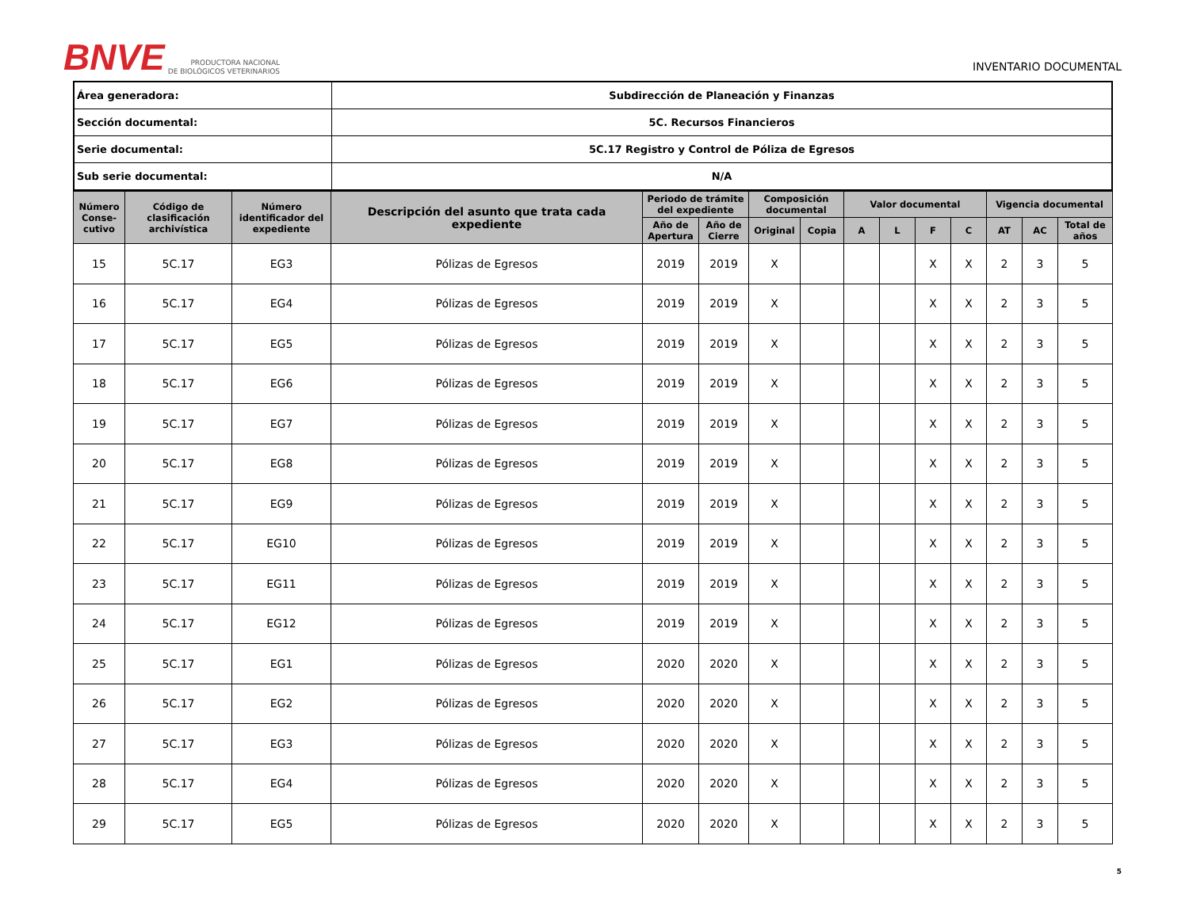BNVE
PRODUCTORA NACIONAL
DE BIOLÓGICOS VETERINARIOS
INVENTARIO DOCUMENTAL
| Área generadora: | Subdirección de Planeación y Finanzas |
| Sección documental: | 5C. Recursos Financieros |
| Serie documental: | 5C.17 Registro y Control de Póliza de Egresos |
| Sub serie documental: | N/A |
| Número Conse-cutivo | Código de clasificación archivística | Número identificador del expediente | Descripción del asunto que trata cada expediente | Periodo de trámite del expediente | | Composición documental | | Valor documental | | | | Vigencia documental | | |
| --- | --- | --- | --- | --- | --- | --- | --- | --- | --- | --- | --- | --- | --- | --- |
| | | | | Año de Apertura | Año de Cierre | Original | Copia | A | L | F | C | AT | AC | Total de años |
| 15 | 5C.17 | EG3 | Pólizas de Egresos | 2019 | 2019 | X | | | | X | X | 2 | 3 | 5 |
| 16 | 5C.17 | EG4 | Pólizas de Egresos | 2019 | 2019 | X | | | | X | X | 2 | 3 | 5 |
| 17 | 5C.17 | EG5 | Pólizas de Egresos | 2019 | 2019 | X | | | | X | X | 2 | 3 | 5 |
| 18 | 5C.17 | EG6 | Pólizas de Egresos | 2019 | 2019 | X | | | | X | X | 2 | 3 | 5 |
| 19 | 5C.17 | EG7 | Pólizas de Egresos | 2019 | 2019 | X | | | | X | X | 2 | 3 | 5 |
| 20 | 5C.17 | EG8 | Pólizas de Egresos | 2019 | 2019 | X | | | | X | X | 2 | 3 | 5 |
| 21 | 5C.17 | EG9 | Pólizas de Egresos | 2019 | 2019 | X | | | | X | X | 2 | 3 | 5 |
| 22 | 5C.17 | EG10 | Pólizas de Egresos | 2019 | 2019 | X | | | | X | X | 2 | 3 | 5 |
| 23 | 5C.17 | EG11 | Pólizas de Egresos | 2019 | 2019 | X | | | | X | X | 2 | 3 | 5 |
| 24 | 5C.17 | EG12 | Pólizas de Egresos | 2019 | 2019 | X | | | | X | X | 2 | 3 | 5 |
| 25 | 5C.17 | EG1 | Pólizas de Egresos | 2020 | 2020 | X | | | | X | X | 2 | 3 | 5 |
| 26 | 5C.17 | EG2 | Pólizas de Egresos | 2020 | 2020 | X | | | | X | X | 2 | 3 | 5 |
| 27 | 5C.17 | EG3 | Pólizas de Egresos | 2020 | 2020 | X | | | | X | X | 2 | 3 | 5 |
| 28 | 5C.17 | EG4 | Pólizas de Egresos | 2020 | 2020 | X | | | | X | X | 2 | 3 | 5 |
| 29 | 5C.17 | EG5 | Pólizas de Egresos | 2020 | 2020 | X | | | | X | X | 2 | 3 | 5 |
5